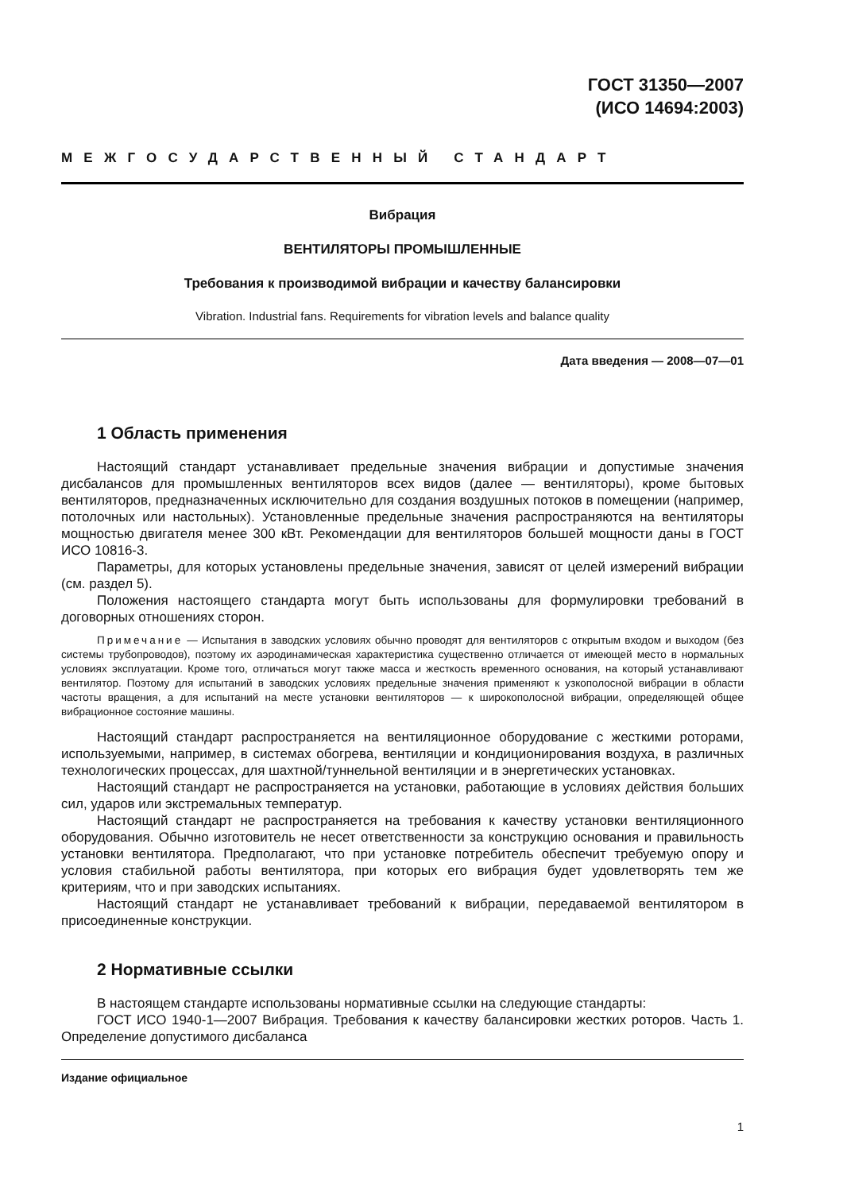ГОСТ 31350—2007
(ИСО 14694:2003)
МЕЖГОСУДАРСТВЕННЫЙ СТАНДАРТ
Вибрация
ВЕНТИЛЯТОРЫ ПРОМЫШЛЕННЫЕ
Требования к производимой вибрации и качеству балансировки
Vibration. Industrial fans. Requirements for vibration levels and balance quality
Дата введения — 2008—07—01
1 Область применения
Настоящий стандарт устанавливает предельные значения вибрации и допустимые значения дисбалансов для промышленных вентиляторов всех видов (далее — вентиляторы), кроме бытовых вентиляторов, предназначенных исключительно для создания воздушных потоков в помещении (например, потолочных или настольных). Установленные предельные значения распространяются на вентиляторы мощностью двигателя менее 300 кВт. Рекомендации для вентиляторов большей мощности даны в ГОСТ ИСО 10816-3.
Параметры, для которых установлены предельные значения, зависят от целей измерений вибрации (см. раздел 5).
Положения настоящего стандарта могут быть использованы для формулировки требований в договорных отношениях сторон.
Примечание — Испытания в заводских условиях обычно проводят для вентиляторов с открытым входом и выходом (без системы трубопроводов), поэтому их аэродинамическая характеристика существенно отличается от имеющей место в нормальных условиях эксплуатации. Кроме того, отличаться могут также масса и жесткость временного основания, на который устанавливают вентилятор. Поэтому для испытаний в заводских условиях предельные значения применяют к узкополосной вибрации в области частоты вращения, а для испытаний на месте установки вентиляторов — к широкополосной вибрации, определяющей общее вибрационное состояние машины.
Настоящий стандарт распространяется на вентиляционное оборудование с жесткими роторами, используемыми, например, в системах обогрева, вентиляции и кондиционирования воздуха, в различных технологических процессах, для шахтной/туннельной вентиляции и в энергетических установках.
Настоящий стандарт не распространяется на установки, работающие в условиях действия больших сил, ударов или экстремальных температур.
Настоящий стандарт не распространяется на требования к качеству установки вентиляционного оборудования. Обычно изготовитель не несет ответственности за конструкцию основания и правильность установки вентилятора. Предполагают, что при установке потребитель обеспечит требуемую опору и условия стабильной работы вентилятора, при которых его вибрация будет удовлетворять тем же критериям, что и при заводских испытаниях.
Настоящий стандарт не устанавливает требований к вибрации, передаваемой вентилятором в присоединенные конструкции.
2 Нормативные ссылки
В настоящем стандарте использованы нормативные ссылки на следующие стандарты:
ГОСТ ИСО 1940-1—2007 Вибрация. Требования к качеству балансировки жестких роторов. Часть 1. Определение допустимого дисбаланса
Издание официальное
1